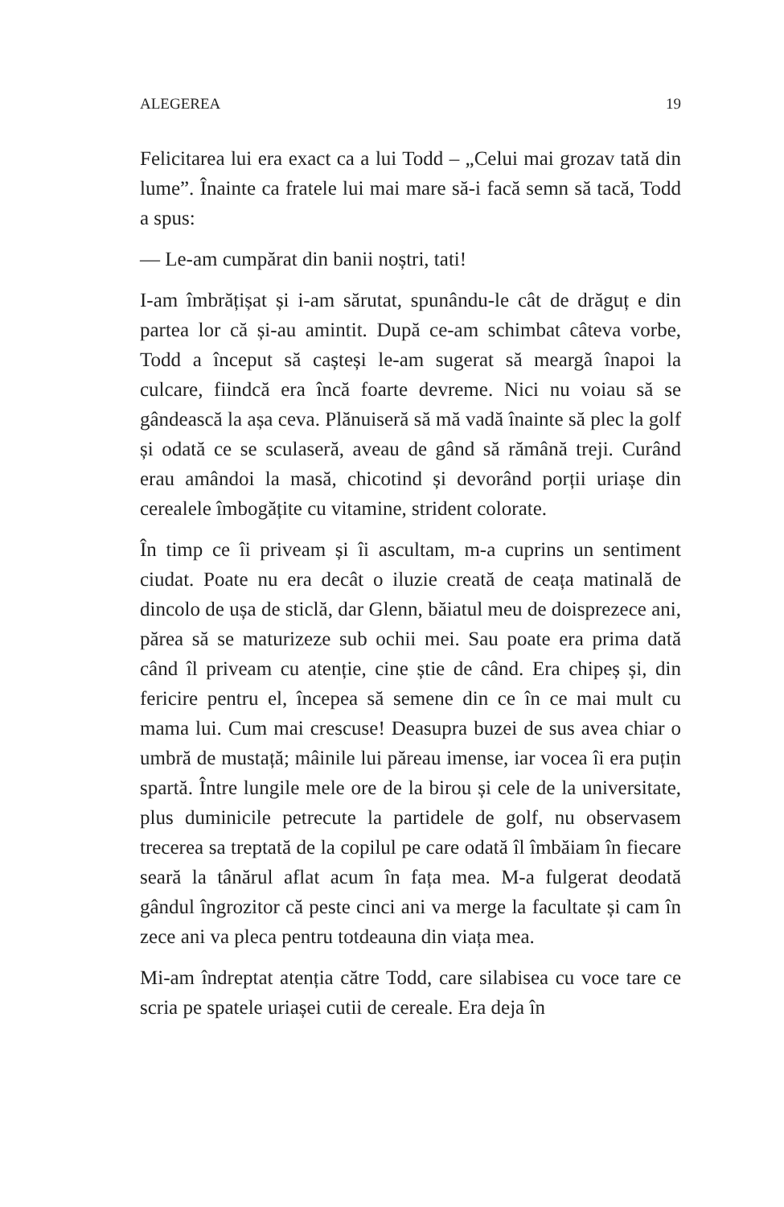ALEGEREA 19
Felicitarea lui era exact ca a lui Todd – „Celui mai grozav tată din lume”. Înainte ca fratele lui mai mare să-i facă semn să tacă, Todd a spus:
— Le-am cumpărat din banii noștri, tati!
I-am îmbrățișat și i-am sărutat, spunându-le cât de drăguț e din partea lor că și-au amintit. După ce-am schimbat câteva vorbe, Todd a început să cașteși le-am sugerat să meargă înapoi la culcare, fiindcă era încă foarte devreme. Nici nu voiau să se gândească la așa ceva. Plănuiseră să mă vadă înainte să plec la golf și odată ce se sculaseră, aveau de gând să rămână treji. Curând erau amândoi la masă, chicotind și devorând porții uriașe din cerealele îmbogățite cu vitamine, strident colorate.
În timp ce îi priveam și îi ascultam, m-a cuprins un sentiment ciudat. Poate nu era decât o iluzie creată de ceața matinală de dincolo de ușa de sticlă, dar Glenn, băiatul meu de doisprezece ani, părea să se maturizeze sub ochii mei. Sau poate era prima dată când îl priveam cu atenție, cine știe de când. Era chipeș și, din fericire pentru el, începea să semene din ce în ce mai mult cu mama lui. Cum mai crescuse! Deasupra buzei de sus avea chiar o umbră de mustață; mâinile lui păreau imense, iar vocea îi era puțin spartă. Între lungile mele ore de la birou și cele de la universitate, plus duminicile petrecute la partidele de golf, nu observasem trecerea sa treptată de la copilul pe care odată îl îmbăiam în fiecare seară la tânărul aflat acum în fața mea. M-a fulgerat deodată gândul îngrozitor că peste cinci ani va merge la facultate și cam în zece ani va pleca pentru totdeauna din viața mea.
Mi-am îndreptat atenția către Todd, care silabisea cu voce tare ce scria pe spatele uriașei cutii de cereale. Era deja în